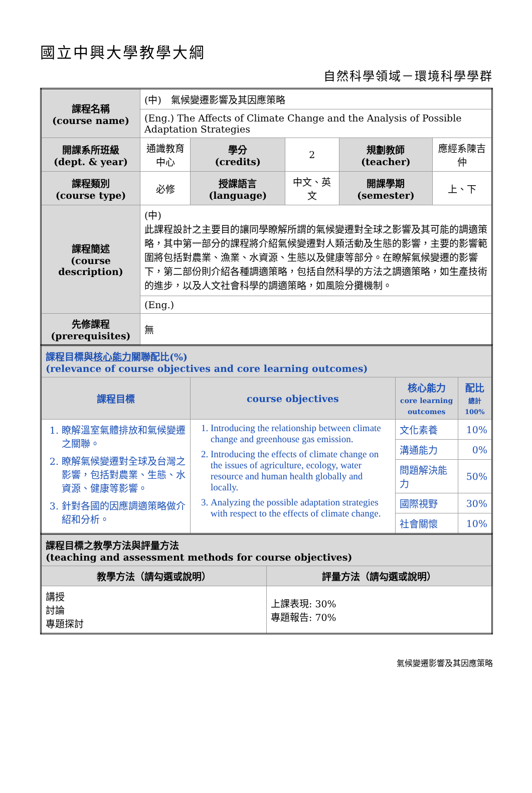國立中興大學教學大綱
自然科學領域－環境科學學群
| 課程名稱 (course name) | (中) 氣候變遷影響及其因應策略 | | | | |
| | (Eng.) The Affects of Climate Change and the Analysis of Possible Adaptation Strategies | | | | |
| 開課系所班級 (dept. & year) | 通識教育中心 | 學分 (credits) | 2 | 規劃教師 (teacher) | 應經系陳吉仲 |
| 課程類別 (course type) | 必修 | 授課語言 (language) | 中文、英文 | 開課學期 (semester) | 上、下 |
| 課程簡述 (course description) | (中) 此課程設計之主要目的讓同學瞭解所謂的氣候變遷對全球之影響及其可能的調適策略，其中第一部分的課程將介紹氣候變遷對人類活動及生態的影響，主要的影響範圍將包括對農業、漁業、水資源、生態以及健康等部分。在瞭解氣候變遷的影響下，第二部份則介紹各種調適策略，包括自然科學的方法之調適策略，如生產技術的進步，以及人文社會科學的調適策略，如風險分攤機制。 | | | | |
| | (Eng.) | | | | |
| 先修課程 (prerequisites) | 無 | | | | |
| 課程目標與 核心能力 關聯配比(%) (relevance of course objectives and core learning outcomes) | | | |
| 課程目標 | course objectives | 核心能力 core learning outcomes | 配比 總計 100% |
| 1. 瞭解溫室氣體排放和氣候變遷之關聯。 2. 瞭解氣候變遷對全球及台灣之影響，包括對農業、生態、水資源、健康等影響。 3. 針對各國的因應調適策略做介紹和分析。 | 1. Introducing the relationship between climate change and greenhouse gas emission. 2. Introducing the effects of climate change on the issues of agriculture, ecology, water resource and human health globally and locally. 3. Analyzing the possible adaptation strategies with respect to the effects of climate change. | 文化素養 | 10% |
| | | 溝通能力 | 0% |
| | | 問題解決能力 | 50% |
| | | 國際視野 | 30% |
| | | 社會關懷 | 10% |
| 課程目標之教學方法與評量方法 (teaching and assessment methods for course objectives) | |
| 教學方法（請勾選或說明） | 評量方法（請勾選或說明） |
| 講授 討論 專題探討 | 上課表現: 30% 專題報告: 70% |
氣候變遷影響及其因應策略